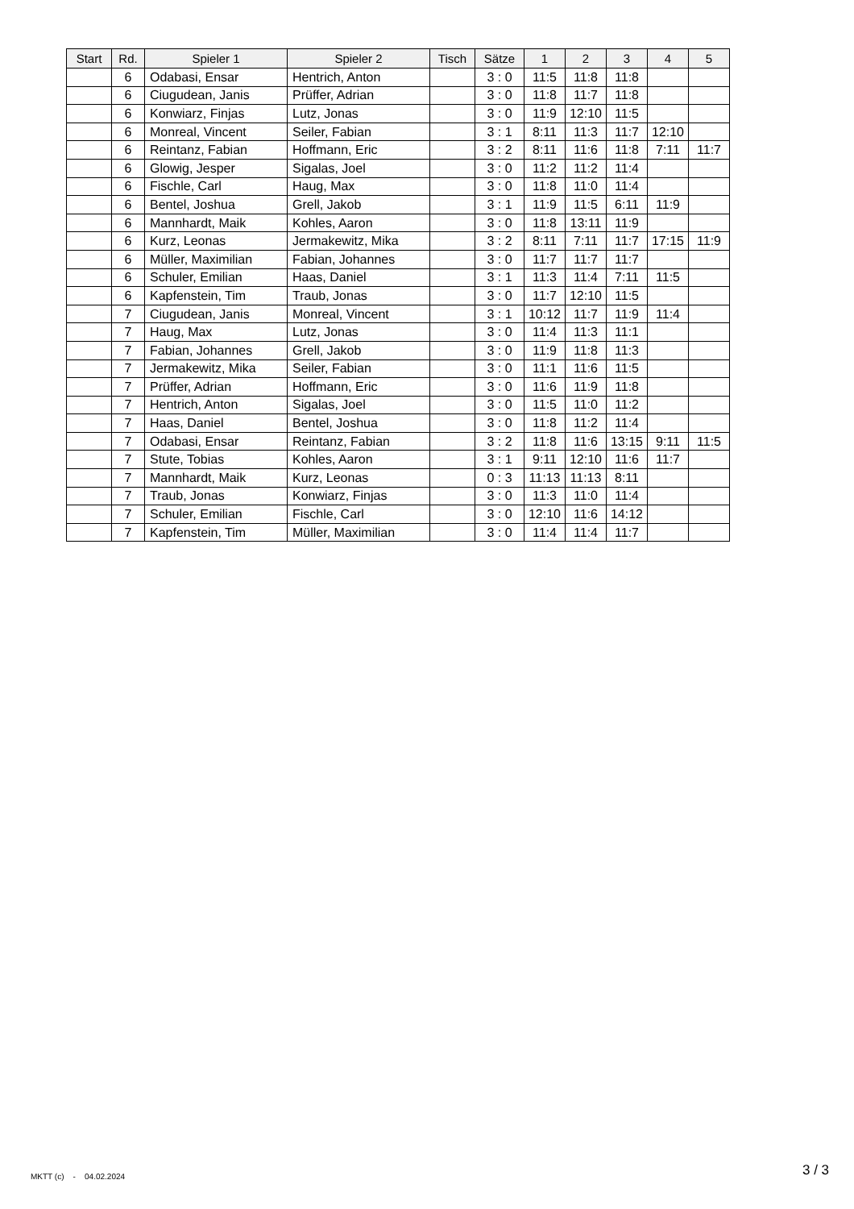| Start | Rd. | Spieler 1 | Spieler 2 | Tisch | Sätze | 1 | 2 | 3 | 4 | 5 |
| --- | --- | --- | --- | --- | --- | --- | --- | --- | --- | --- |
| | 6 | Odabasi, Ensar | Hentrich, Anton | | 3 : 0 | 11:5 | 11:8 | 11:8 | | |
| | 6 | Ciugudean, Janis | Prüffer, Adrian | | 3 : 0 | 11:8 | 11:7 | 11:8 | | |
| | 6 | Konwiarz, Finjas | Lutz, Jonas | | 3 : 0 | 11:9 | 12:10 | 11:5 | | |
| | 6 | Monreal, Vincent | Seiler, Fabian | | 3 : 1 | 8:11 | 11:3 | 11:7 | 12:10 | |
| | 6 | Reintanz, Fabian | Hoffmann, Eric | | 3 : 2 | 8:11 | 11:6 | 11:8 | 7:11 | 11:7 |
| | 6 | Glowig, Jesper | Sigalas, Joel | | 3 : 0 | 11:2 | 11:2 | 11:4 | | |
| | 6 | Fischle, Carl | Haug, Max | | 3 : 0 | 11:8 | 11:0 | 11:4 | | |
| | 6 | Bentel, Joshua | Grell, Jakob | | 3 : 1 | 11:9 | 11:5 | 6:11 | 11:9 | |
| | 6 | Mannhardt, Maik | Kohles, Aaron | | 3 : 0 | 11:8 | 13:11 | 11:9 | | |
| | 6 | Kurz, Leonas | Jermakewitz, Mika | | 3 : 2 | 8:11 | 7:11 | 11:7 | 17:15 | 11:9 |
| | 6 | Müller, Maximilian | Fabian, Johannes | | 3 : 0 | 11:7 | 11:7 | 11:7 | | |
| | 6 | Schuler, Emilian | Haas, Daniel | | 3 : 1 | 11:3 | 11:4 | 7:11 | 11:5 | |
| | 6 | Kapfenstein, Tim | Traub, Jonas | | 3 : 0 | 11:7 | 12:10 | 11:5 | | |
| | 7 | Ciugudean, Janis | Monreal, Vincent | | 3 : 1 | 10:12 | 11:7 | 11:9 | 11:4 | |
| | 7 | Haug, Max | Lutz, Jonas | | 3 : 0 | 11:4 | 11:3 | 11:1 | | |
| | 7 | Fabian, Johannes | Grell, Jakob | | 3 : 0 | 11:9 | 11:8 | 11:3 | | |
| | 7 | Jermakewitz, Mika | Seiler, Fabian | | 3 : 0 | 11:1 | 11:6 | 11:5 | | |
| | 7 | Prüffer, Adrian | Hoffmann, Eric | | 3 : 0 | 11:6 | 11:9 | 11:8 | | |
| | 7 | Hentrich, Anton | Sigalas, Joel | | 3 : 0 | 11:5 | 11:0 | 11:2 | | |
| | 7 | Haas, Daniel | Bentel, Joshua | | 3 : 0 | 11:8 | 11:2 | 11:4 | | |
| | 7 | Odabasi, Ensar | Reintanz, Fabian | | 3 : 2 | 11:8 | 11:6 | 13:15 | 9:11 | 11:5 |
| | 7 | Stute, Tobias | Kohles, Aaron | | 3 : 1 | 9:11 | 12:10 | 11:6 | 11:7 | |
| | 7 | Mannhardt, Maik | Kurz, Leonas | | 0 : 3 | 11:13 | 11:13 | 8:11 | | |
| | 7 | Traub, Jonas | Konwiarz, Finjas | | 3 : 0 | 11:3 | 11:0 | 11:4 | | |
| | 7 | Schuler, Emilian | Fischle, Carl | | 3 : 0 | 12:10 | 11:6 | 14:12 | | |
| | 7 | Kapfenstein, Tim | Müller, Maximilian | | 3 : 0 | 11:4 | 11:4 | 11:7 | | |
MKTT (c) - 04.02.2024 3 / 3